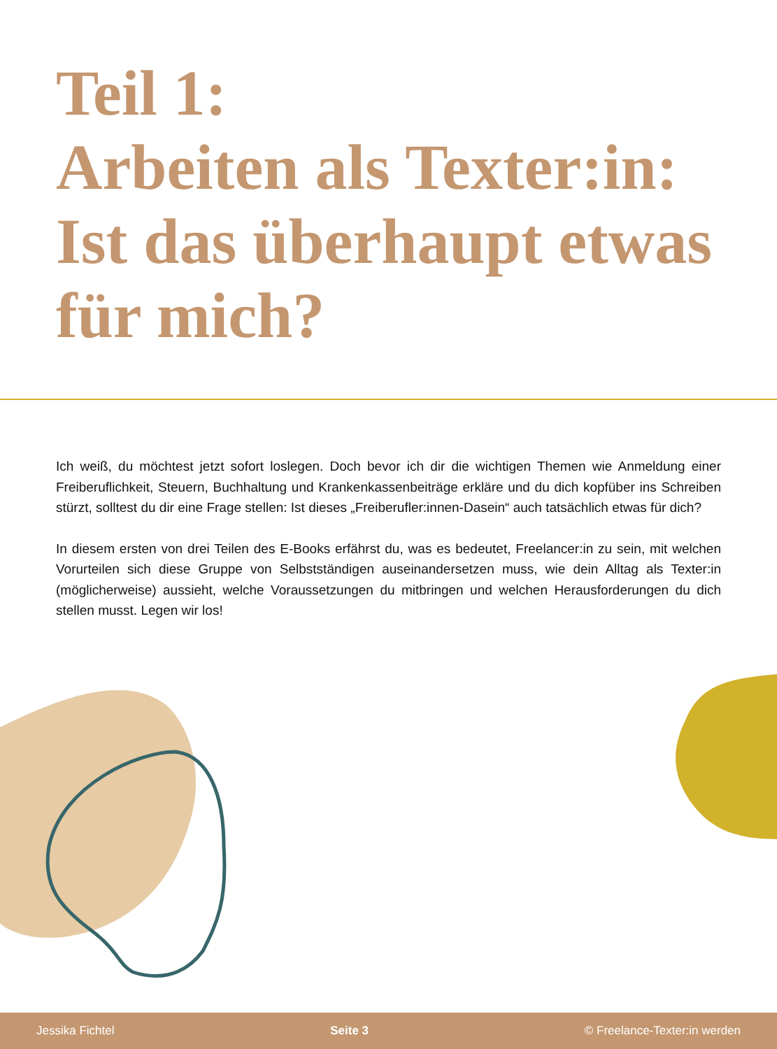Teil 1:
Arbeiten als Texter:in:
Ist das überhaupt etwas
für mich?
Ich weiß, du möchtest jetzt sofort loslegen. Doch bevor ich dir die wichtigen Themen wie Anmeldung einer Freiberuflichkeit, Steuern, Buchhaltung und Krankenkassenbeiträge erkläre und du dich kopfüber ins Schreiben stürzt, solltest du dir eine Frage stellen: Ist dieses „Freiberufler:innen-Dasein“ auch tatsächlich etwas für dich?
In diesem ersten von drei Teilen des E-Books erfährst du, was es bedeutet, Freelancer:in zu sein, mit welchen Vorurteilen sich diese Gruppe von Selbstständigen auseinandersetzen muss, wie dein Alltag als Texter:in (möglicherweise) aussieht, welche Voraussetzungen du mitbringen und welchen Herausforderungen du dich stellen musst. Legen wir los!
Jessika Fichtel Seite 3 © Freelance-Texter:in werden